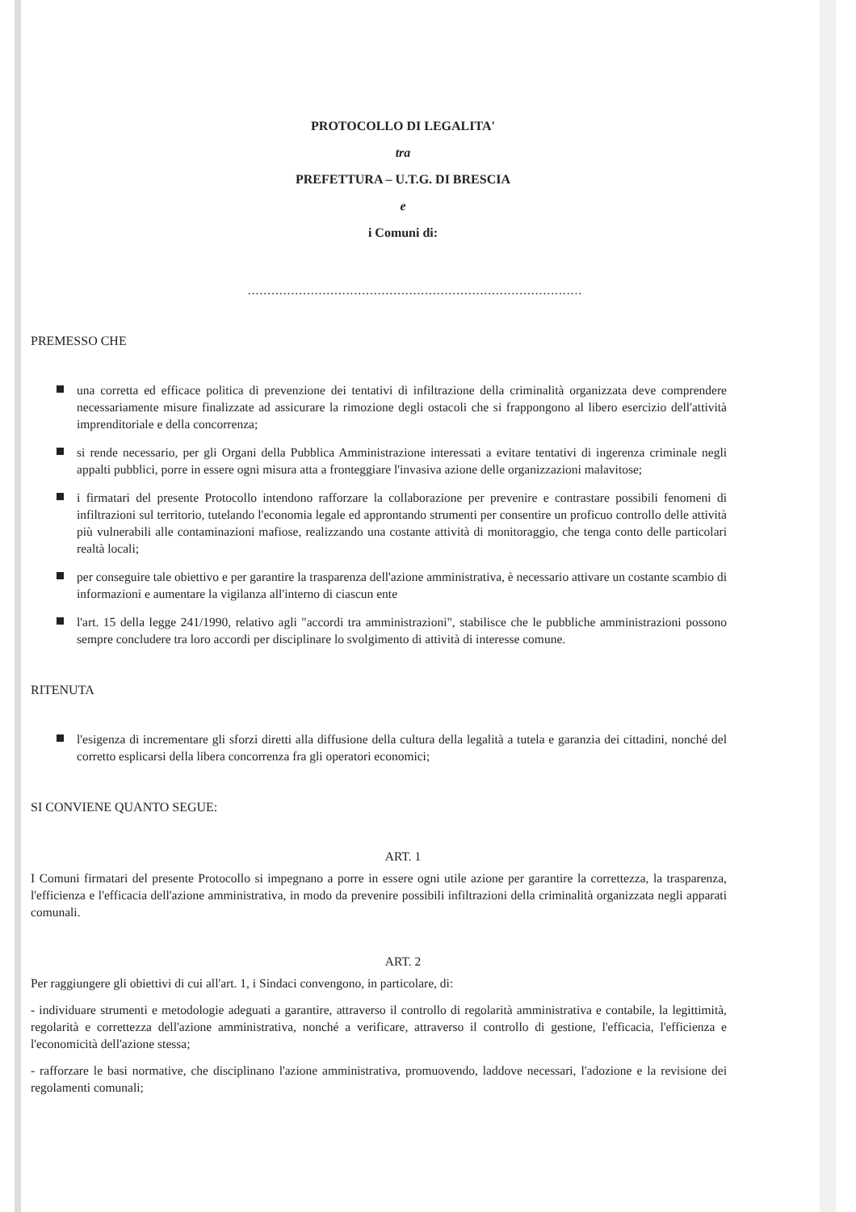PROTOCOLLO DI LEGALITA'
tra
PREFETTURA – U.T.G. DI BRESCIA
e
i Comuni di:
.....................................................................................
PREMESSO CHE
una corretta ed efficace politica di prevenzione dei tentativi di infiltrazione della criminalità organizzata deve comprendere necessariamente misure finalizzate ad assicurare la rimozione degli ostacoli che si frappongono al libero esercizio dell'attività imprenditoriale e della concorrenza;
si rende necessario, per gli Organi della Pubblica Amministrazione interessati a evitare tentativi di ingerenza criminale negli appalti pubblici, porre in essere ogni misura atta a fronteggiare l'invasiva azione delle organizzazioni malavitose;
i firmatari del presente Protocollo intendono rafforzare la collaborazione per prevenire e contrastare possibili fenomeni di infiltrazioni sul territorio, tutelando l'economia legale ed approntando strumenti per consentire un proficuo controllo delle attività più vulnerabili alle contaminazioni mafiose, realizzando una costante attività di monitoraggio, che tenga conto delle particolari realtà locali;
per conseguire tale obiettivo e per garantire la trasparenza dell'azione amministrativa, è necessario attivare un costante scambio di informazioni e aumentare la vigilanza all'interno di ciascun ente
l'art. 15 della legge 241/1990, relativo agli "accordi tra amministrazioni", stabilisce che le pubbliche amministrazioni possono sempre concludere tra loro accordi per disciplinare lo svolgimento di attività di interesse comune.
RITENUTA
l'esigenza di incrementare gli sforzi diretti alla diffusione della cultura della legalità a tutela e garanzia dei cittadini, nonché del corretto esplicarsi della libera concorrenza fra gli operatori economici;
SI CONVIENE QUANTO SEGUE:
ART. 1
I Comuni firmatari del presente Protocollo si impegnano a porre in essere ogni utile azione per garantire la correttezza, la trasparenza, l'efficienza e l'efficacia dell'azione amministrativa, in modo da prevenire possibili infiltrazioni della criminalità organizzata negli apparati comunali.
ART. 2
Per raggiungere gli obiettivi di cui all'art. 1, i Sindaci convengono, in particolare, di:
- individuare strumenti e metodologie adeguati a garantire, attraverso il controllo di regolarità amministrativa e contabile, la legittimità, regolarità e correttezza dell'azione amministrativa, nonché a verificare, attraverso il controllo di gestione, l'efficacia, l'efficienza e l'economicità dell'azione stessa;
- rafforzare le basi normative, che disciplinano l'azione amministrativa, promuovendo, laddove necessari, l'adozione e la revisione dei regolamenti comunali;